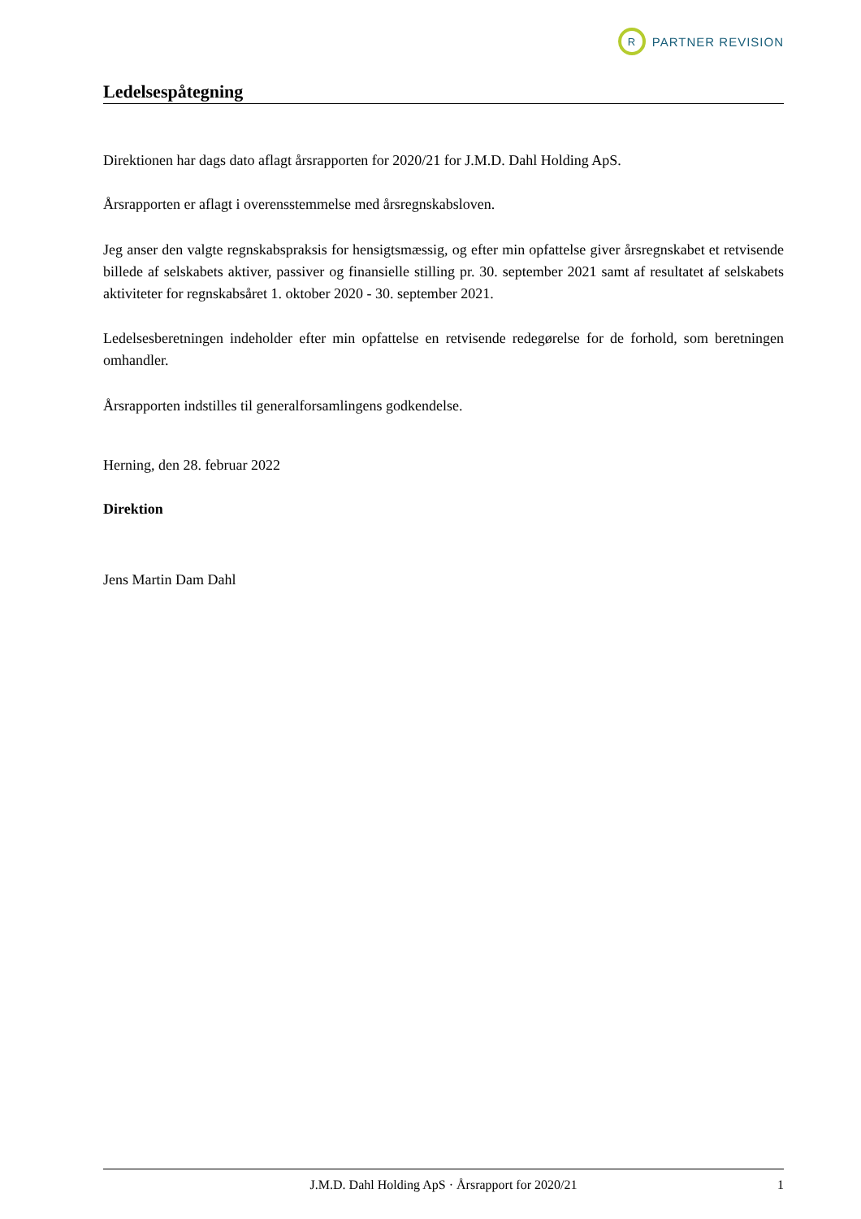R
PARTNER REVISION
Ledelsespåtegning
Direktionen har dags dato aflagt årsrapporten for 2020/21 for J.M.D. Dahl Holding ApS.
Årsrapporten er aflagt i overensstemmelse med årsregnskabsloven.
Jeg anser den valgte regnskabspraksis for hensigtsmæssig, og efter min opfattelse giver årsregnskabet et retvisende billede af selskabets aktiver, passiver og finansielle stilling pr. 30. september 2021 samt af resultatet af selskabets aktiviteter for regnskabsåret 1. oktober 2020 - 30. september 2021.
Ledelsesberetningen indeholder efter min opfattelse en retvisende redegørelse for de forhold, som beretningen omhandler.
Årsrapporten indstilles til generalforsamlingens godkendelse.
Herning, den 28. februar 2022
Direktion
Jens Martin Dam Dahl
J.M.D. Dahl Holding ApS · Årsrapport for 2020/21 1